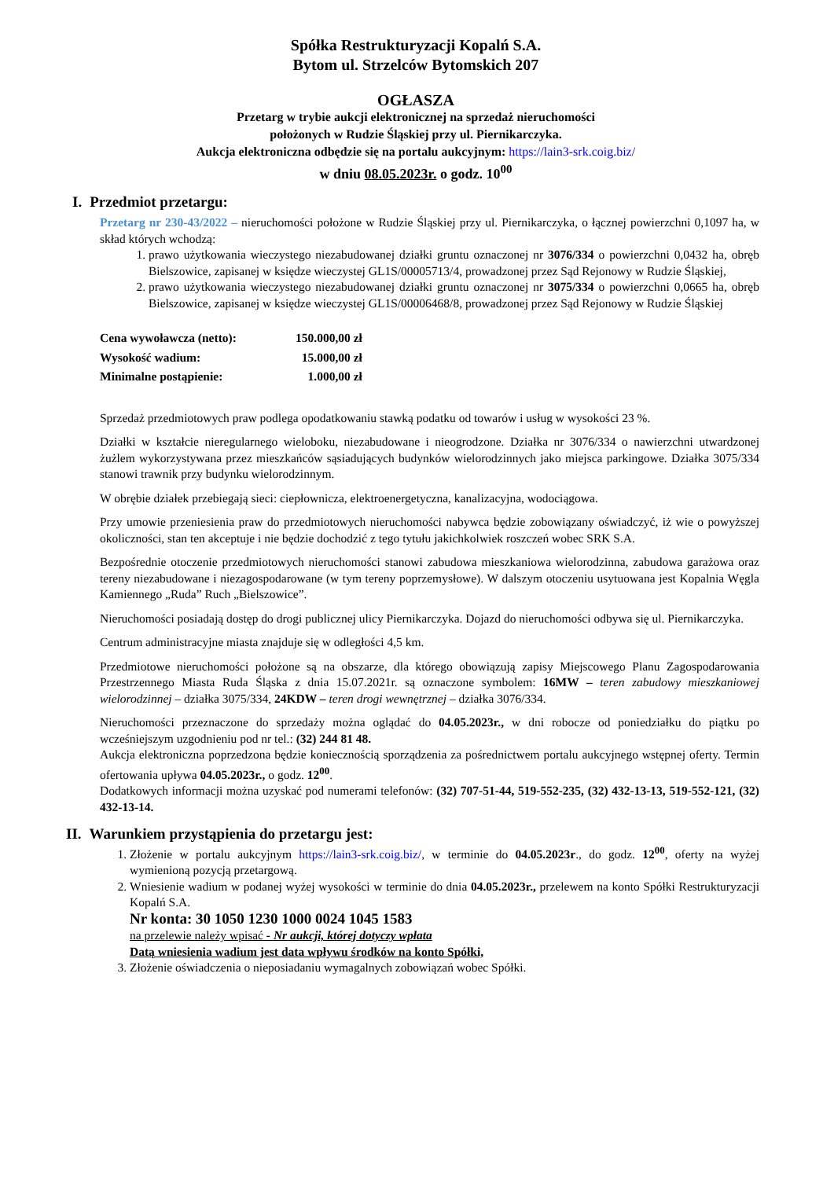Spółka Restrukturyzacji Kopalń S.A.
Bytom ul. Strzelców Bytomskich 207
OGŁASZA
Przetarg w trybie aukcji elektronicznej na sprzedaż nieruchomości
położonych w Rudzie Śląskiej przy ul. Piernikarczyka.
Aukcja elektroniczna odbędzie się na portalu aukcyjnym: https://lain3-srk.coig.biz/
w dniu 08.05.2023r. o godz. 10<sup>00</sup>
I. Przedmiot przetargu:
Przetarg nr 230-43/2022 – nieruchomości położone w Rudzie Śląskiej przy ul. Piernikarczyka, o łącznej powierzchni 0,1097 ha, w skład których wchodzą:
1. prawo użytkowania wieczystego niezabudowanej działki gruntu oznaczonej nr 3076/334 o powierzchni 0,0432 ha, obręb Bielszowice, zapisanej w księdze wieczystej GL1S/00005713/4, prowadzonej przez Sąd Rejonowy w Rudzie Śląskiej,
2. prawo użytkowania wieczystego niezabudowanej działki gruntu oznaczonej nr 3075/334 o powierzchni 0,0665 ha, obręb Bielszowice, zapisanej w księdze wieczystej GL1S/00006468/8, prowadzonej przez Sąd Rejonowy w Rudzie Śląskiej
| Cena wywoławcza (netto): | 150.000,00 zł |
| Wysokość wadium: | 15.000,00 zł |
| Minimalne postąpienie: | 1.000,00 zł |
Sprzedaż przedmiotowych praw podlega opodatkowaniu stawką podatku od towarów i usług w wysokości 23 %.
Działki w kształcie nieregularnego wieloboku, niezabudowane i nieogrodzone. Działka nr 3076/334 o nawierzchni utwardzonej żużlem wykorzystywana przez mieszkańców sąsiadujących budynków wielorodzinnych jako miejsca parkingowe. Działka 3075/334 stanowi trawnik przy budynku wielorodzinnym.
W obrębie działek przebiegają sieci: ciepłownicza, elektroenergetyczna, kanalizacyjna, wodociągowa.
Przy umowie przeniesienia praw do przedmiotowych nieruchomości nabywca będzie zobowiązany oświadczyć, iż wie o powyższej okoliczności, stan ten akceptuje i nie będzie dochodzić z tego tytułu jakichkolwiek roszczeń wobec SRK S.A.
Bezpośrednie otoczenie przedmiotowych nieruchomości stanowi zabudowa mieszkaniowa wielorodzinna, zabudowa garażowa oraz tereny niezabudowane i niezagospodarowane (w tym tereny poprzemysłowe). W dalszym otoczeniu usytuowana jest Kopalnia Węgla Kamiennego „Ruda” Ruch „Bielszowice”.
Nieruchomości posiadają dostęp do drogi publicznej ulicy Piernikarczyka. Dojazd do nieruchomości odbywa się ul. Piernikarczyka.
Centrum administracyjne miasta znajduje się w odległości 4,5 km.
Przedmiotowe nieruchomości położone są na obszarze, dla którego obowiązują zapisy Miejscowego Planu Zagospodarowania Przestrzennego Miasta Ruda Śląska z dnia 15.07.2021r. są oznaczone symbolem: 16MW – teren zabudowy mieszkaniowej wielorodzinnej – działka 3075/334, 24KDW – teren drogi wewnętrznej – działka 3076/334.
Nieruchomości przeznaczone do sprzedaży można oglądać do 04.05.2023r., w dni robocze od poniedziałku do piątku po wcześniejszym uzgodnieniu pod nr tel.: (32) 244 81 48.
Aukcja elektroniczna poprzedzona będzie koniecznością sporządzenia za pośrednictwem portalu aukcyjnego wstępnej oferty. Termin ofertowania upływa 04.05.2023r., o godz. 12<sup>00</sup>.
Dodatkowych informacji można uzyskać pod numerami telefonów: (32) 707-51-44, 519-552-235, (32) 432-13-13, 519-552-121, (32) 432-13-14.
II. Warunkiem przystąpienia do przetargu jest:
1. Złożenie w portalu aukcyjnym https://lain3-srk.coig.biz/, w terminie do 04.05.2023r., do godz. 12<sup>00</sup>, oferty na wyżej wymienioną pozycją przetargową.
2. Wniesienie wadium w podanej wyżej wysokości w terminie do dnia 04.05.2023r., przelewem na konto Spółki Restrukturyzacji Kopalń S.A.
Nr konta: 30 1050 1230 1000 0024 1045 1583
na przelewie należy wpisać - Nr aukcji, której dotyczy wpłata
Datą wniesienia wadium jest data wpływu środków na konto Spółki,
3. Złożenie oświadczenia o nieposiadaniu wymagalnych zobowiązań wobec Spółki.